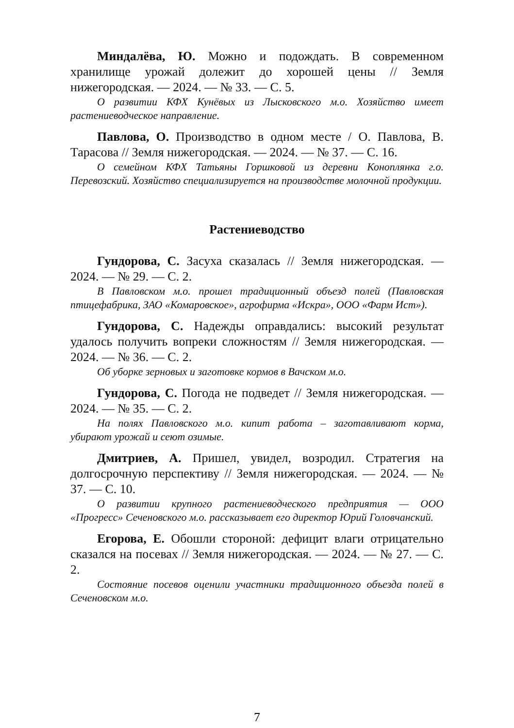Миндалёва, Ю. Можно и подождать. В современном хранилище урожай долежит до хорошей цены // Земля нижегородская. — 2024. — № 33. — С. 5.
О развитии КФХ Кунёвых из Лысковского м.о. Хозяйство имеет растениеводческое направление.
Павлова, О. Производство в одном месте / О. Павлова, В. Тарасова // Земля нижегородская. — 2024. — № 37. — С. 16.
О семейном КФХ Татьяны Горшковой из деревни Коноплянка г.о. Перевозский. Хозяйство специализируется на производстве молочной продукции.
Растениеводство
Гундорова, С. Засуха сказалась // Земля нижегородская. — 2024. — № 29. — С. 2.
В Павловском м.о. прошел традиционный объезд полей (Павловская птицефабрика, ЗАО «Комаровское», агрофирма «Искра», ООО «Фарм Ист»).
Гундорова, С. Надежды оправдались: высокий результат удалось получить вопреки сложностям // Земля нижегородская. — 2024. — № 36. — С. 2.
Об уборке зерновых и заготовке кормов в Вачском м.о.
Гундорова, С. Погода не подведет // Земля нижегородская. — 2024. — № 35. — С. 2.
На полях Павловского м.о. кипит работа – заготавливают корма, убирают урожай и сеют озимые.
Дмитриев, А. Пришел, увидел, возродил. Стратегия на долгосрочную перспективу // Земля нижегородская. — 2024. — № 37. — С. 10.
О развитии крупного растениеводческого предприятия — ООО «Прогресс» Сеченовского м.о. рассказывает его директор Юрий Головчанский.
Егорова, Е. Обошли стороной: дефицит влаги отрицательно сказался на посевах // Земля нижегородская. — 2024. — № 27. — С. 2.
Состояние посевов оценили участники традиционного объезда полей в Сеченовском м.о.
7